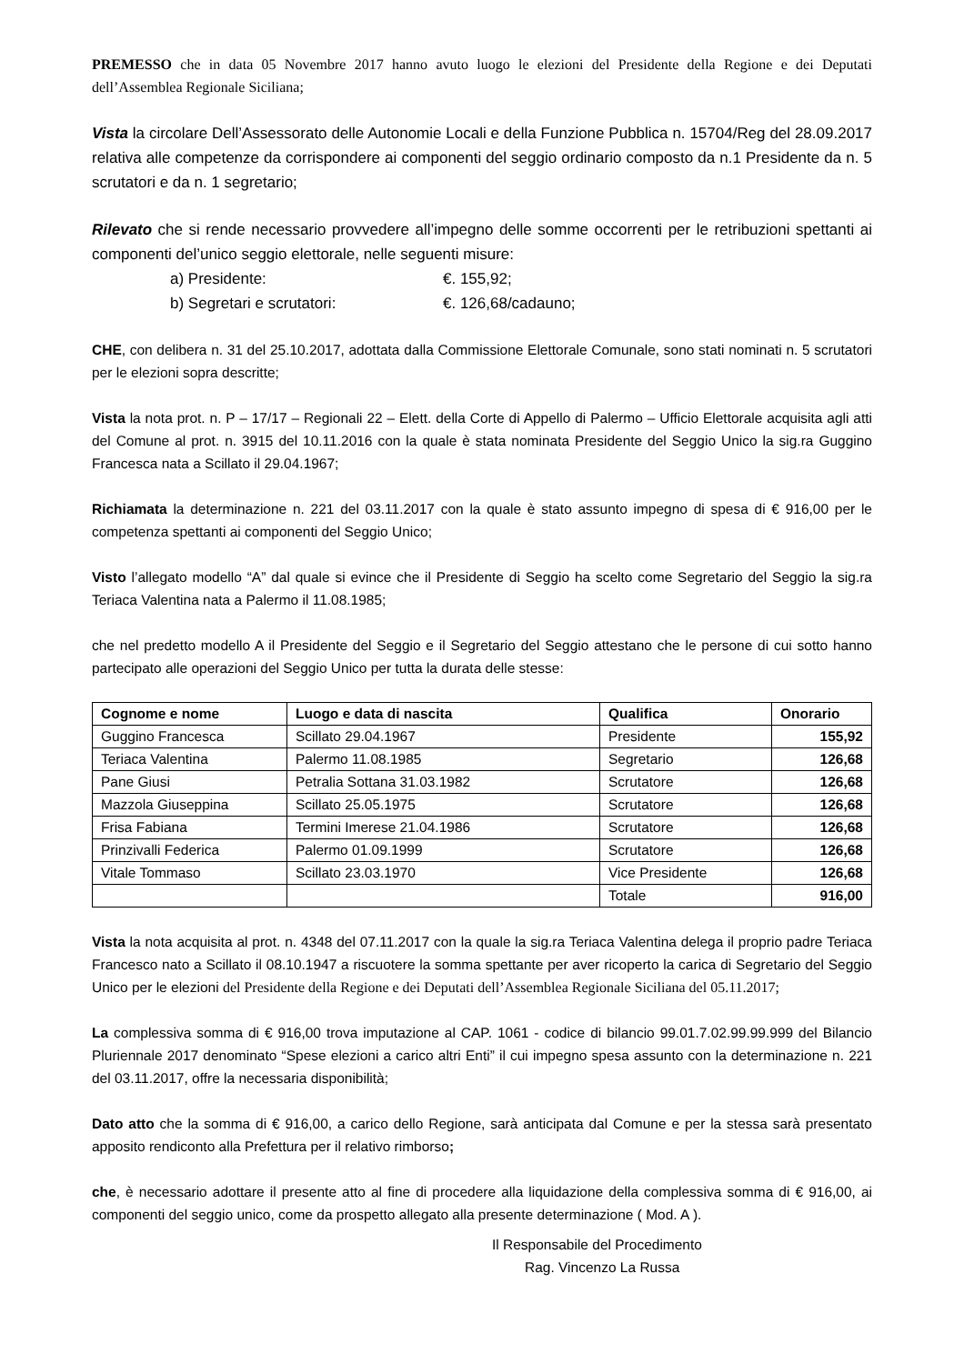PREMESSO che in data 05 Novembre 2017 hanno avuto luogo le elezioni del Presidente della Regione e dei Deputati dell’Assemblea Regionale Siciliana;
Vista la circolare Dell’Assessorato delle Autonomie Locali e della Funzione Pubblica n. 15704/Reg del 28.09.2017 relativa alle competenze da corrispondere ai componenti del seggio ordinario composto da n.1 Presidente da n. 5 scrutatori e da n. 1 segretario;
Rilevato che si rende necessario provvedere all’impegno delle somme occorrenti per le retribuzioni spettanti ai componenti del’unico seggio elettorale, nelle seguenti misure:
a) Presidente: €. 155,92;
b) Segretari e scrutatori: €. 126,68/cadauno;
CHE, con delibera n. 31 del 25.10.2017, adottata dalla Commissione Elettorale Comunale, sono stati nominati n. 5 scrutatori per le elezioni sopra descritte;
Vista la nota prot. n. P – 17/17 – Regionali 22 – Elett. della Corte di Appello di Palermo – Ufficio Elettorale acquisita agli atti del Comune al prot. n. 3915 del 10.11.2016 con la quale è stata nominata Presidente del Seggio Unico la sig.ra Guggino Francesca nata a Scillato il 29.04.1967;
Richiamata la determinazione n. 221 del 03.11.2017 con la quale è stato assunto impegno di spesa di € 916,00 per le competenza spettanti ai componenti del Seggio Unico;
Visto l’allegato modello “A” dal quale si evince che il Presidente di Seggio ha scelto come Segretario del Seggio la sig.ra Teriaca Valentina nata a Palermo il 11.08.1985;
che nel predetto modello A il Presidente del Seggio e il Segretario del Seggio attestano che le persone di cui sotto hanno partecipato alle operazioni del Seggio Unico per tutta la durata delle stesse:
| Cognome e nome | Luogo e data di nascita | Qualifica | Onorario |
| --- | --- | --- | --- |
| Guggino Francesca | Scillato 29.04.1967 | Presidente | 155,92 |
| Teriaca Valentina | Palermo 11.08.1985 | Segretario | 126,68 |
| Pane Giusi | Petralia Sottana 31.03.1982 | Scrutatore | 126,68 |
| Mazzola Giuseppina | Scillato 25.05.1975 | Scrutatore | 126,68 |
| Frisa Fabiana | Termini Imerese 21.04.1986 | Scrutatore | 126,68 |
| Prinzivalli Federica | Palermo 01.09.1999 | Scrutatore | 126,68 |
| Vitale Tommaso | Scillato 23.03.1970 | Vice Presidente | 126,68 |
| | | Totale | 916,00 |
Vista la nota acquisita al prot. n. 4348 del 07.11.2017 con la quale la sig.ra Teriaca Valentina delega il proprio padre Teriaca Francesco nato a Scillato il 08.10.1947 a riscuotere la somma spettante per aver ricoperto la carica di Segretario del Seggio Unico per le elezioni del Presidente della Regione e dei Deputati dell’Assemblea Regionale Siciliana del 05.11.2017;
La complessiva somma di € 916,00 trova imputazione al CAP. 1061 - codice di bilancio 99.01.7.02.99.99.999 del Bilancio Pluriennale 2017 denominato “Spese elezioni a carico altri Enti” il cui impegno spesa assunto con la determinazione n. 221 del 03.11.2017, offre la necessaria disponibilità;
Dato atto che la somma di € 916,00, a carico dello Regione, sarà anticipata dal Comune e per la stessa sarà presentato apposito rendiconto alla Prefettura per il relativo rimborso;
che, è necessario adottare il presente atto al fine di procedere alla liquidazione della complessiva somma di € 916,00, ai componenti del seggio unico, come da prospetto allegato alla presente determinazione ( Mod. A ).
Il Responsabile del Procedimento
Rag. Vincenzo La Russa